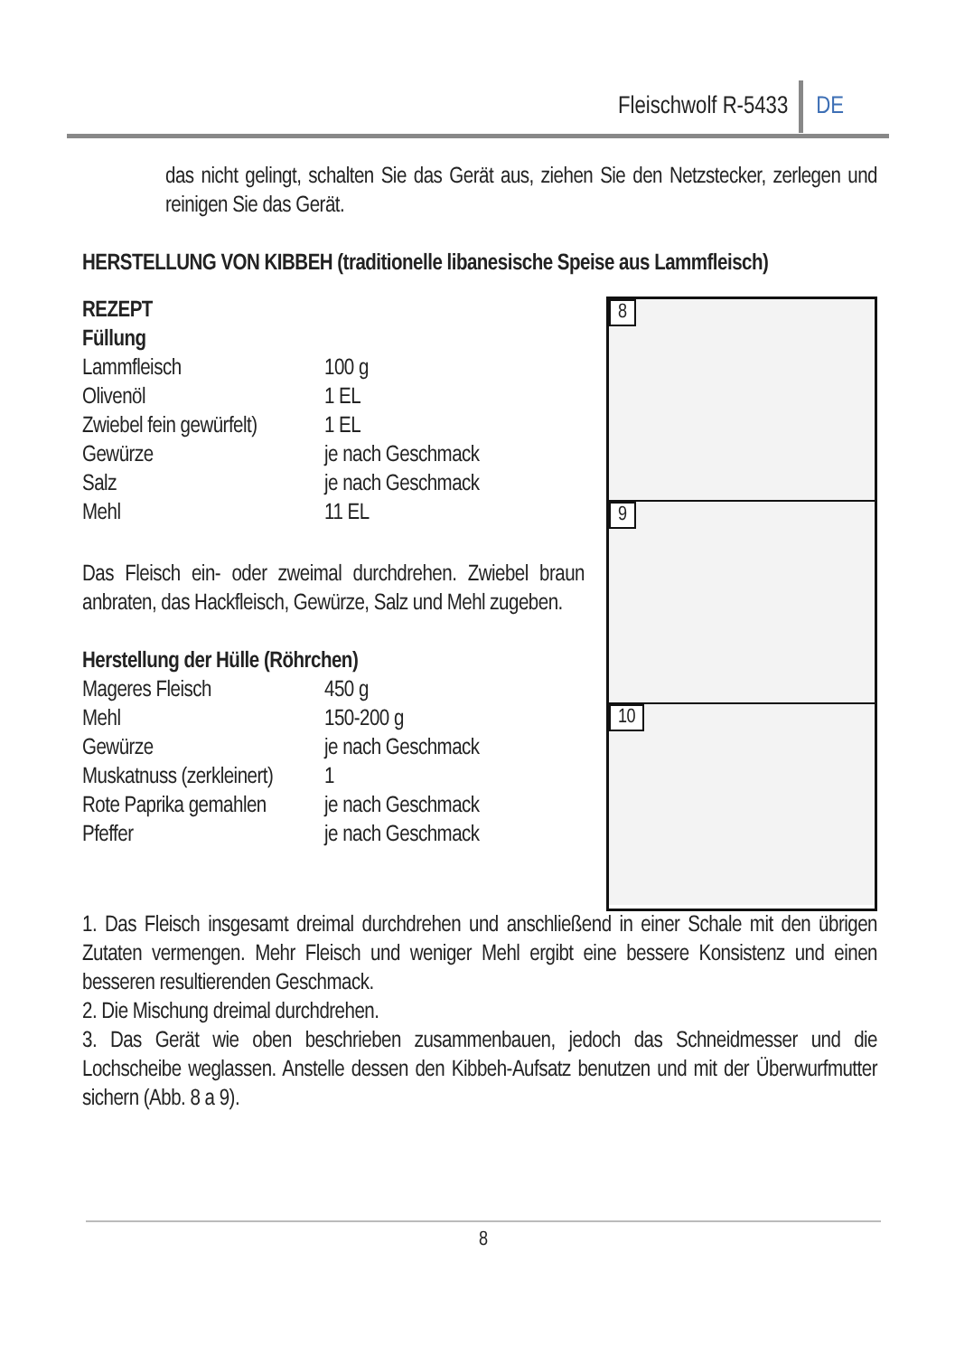Fleischwolf R-5433 DE
das nicht gelingt, schalten Sie das Gerät aus, ziehen Sie den Netzstecker, zerlegen und reinigen Sie das Gerät.
HERSTELLUNG VON KIBBEH (traditionelle libanesische Speise aus Lammfleisch)
8
9
10
REZEPT
Füllung
| Lammfleisch | 100 g |
| Olivenöl | 1 EL |
| Zwiebel fein gewürfelt) | 1 EL |
| Gewürze | je nach Geschmack |
| Salz | je nach Geschmack |
| Mehl | 11 EL |
Das Fleisch ein- oder zweimal durchdrehen. Zwiebel braun anbraten, das Hackfleisch, Gewürze, Salz und Mehl zugeben.
Herstellung der Hülle (Röhrchen)
| Mageres Fleisch | 450 g |
| Mehl | 150-200 g |
| Gewürze | je nach Geschmack |
| Muskatnuss (zerkleinert) | 1 |
| Rote Paprika gemahlen | je nach Geschmack |
| Pfeffer | je nach Geschmack |
1. Das Fleisch insgesamt dreimal durchdrehen und anschließend in einer Schale mit den übrigen Zutaten vermengen. Mehr Fleisch und weniger Mehl ergibt eine bessere Konsistenz und einen besseren resultierenden Geschmack.
2. Die Mischung dreimal durchdrehen.
3. Das Gerät wie oben beschrieben zusammenbauen, jedoch das Schneidmesser und die Lochscheibe weglassen. Anstelle dessen den Kibbeh-Aufsatz benutzen und mit der Überwurfmutter sichern (Abb. 8 a 9).
8